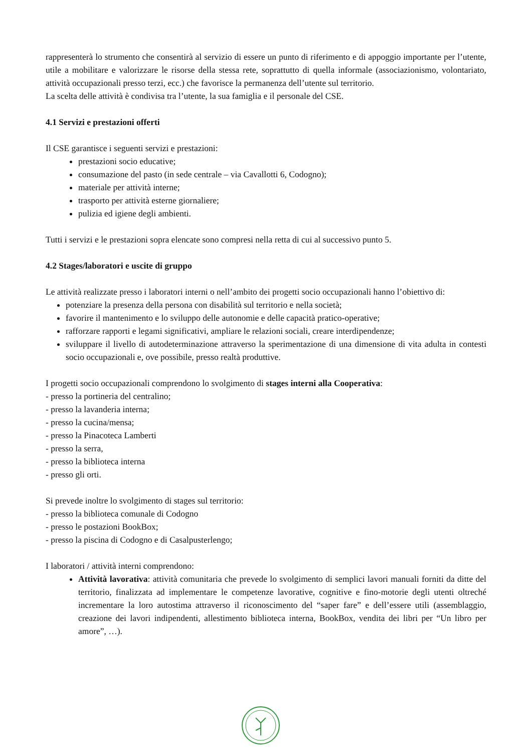rappresenterà lo strumento che consentirà al servizio di essere un punto di riferimento e di appoggio importante per l’utente, utile a mobilitare e valorizzare le risorse della stessa rete, soprattutto di quella informale (associazionismo, volontariato, attività occupazionali presso terzi, ecc.) che favorisce la permanenza dell’utente sul territorio.
La scelta delle attività è condivisa tra l’utente, la sua famiglia e il personale del CSE.
4.1 Servizi e prestazioni offerti
Il CSE garantisce i seguenti servizi e prestazioni:
prestazioni socio educative;
consumazione del pasto (in sede centrale – via Cavallotti 6, Codogno);
materiale per attività interne;
trasporto per attività esterne giornaliere;
pulizia ed igiene degli ambienti.
Tutti i servizi e le prestazioni sopra elencate sono compresi nella retta di cui al successivo punto 5.
4.2 Stages/laboratori e uscite di gruppo
Le attività realizzate presso i laboratori interni o nell’ambito dei progetti socio occupazionali hanno l’obiettivo di:
potenziare la presenza della persona con disabilità sul territorio e nella società;
favorire il mantenimento e lo sviluppo delle autonomie e delle capacità pratico-operative;
rafforzare rapporti e legami significativi, ampliare le relazioni sociali, creare interdipendenze;
sviluppare il livello di autodeterminazione attraverso la sperimentazione di una dimensione di vita adulta in contesti socio occupazionali e, ove possibile, presso realtà produttive.
I progetti socio occupazionali comprendono lo svolgimento di stages interni alla Cooperativa:
- presso la portineria del centralino;
- presso la lavanderia interna;
- presso la cucina/mensa;
- presso la Pinacoteca Lamberti
- presso la serra,
- presso la biblioteca interna
- presso gli orti.
Si prevede inoltre lo svolgimento di stages sul territorio:
- presso la biblioteca comunale di Codogno
- presso le postazioni BookBox;
- presso la piscina di Codogno e di Casalpusterlengo;
I laboratori / attività interni comprendono:
Attività lavorativa: attività comunitaria che prevede lo svolgimento di semplici lavori manuali forniti da ditte del territorio, finalizzata ad implementare le competenze lavorative, cognitive e fino-motorie degli utenti oltreché incrementare la loro autostima attraverso il riconoscimento del “saper fare” e dell’essere utili (assemblaggio, creazione dei lavori indipendenti, allestimento biblioteca interna, BookBox, vendita dei libri per “Un libro per amore”, …).